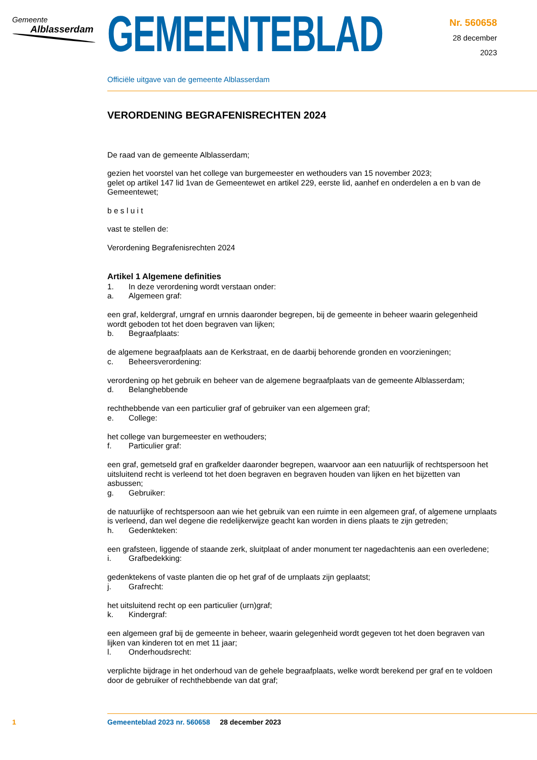Gemeente
Alblasserdam
GEMEENTEBLAD
Nr. 560658
28 december
2023
Officiële uitgave van de gemeente Alblasserdam
VERORDENING BEGRAFENISRECHTEN 2024
De raad van de gemeente Alblasserdam;
gezien het voorstel van het college van burgemeester en wethouders van 15 november 2023;
gelet op artikel 147 lid 1van de Gemeentewet en artikel 229, eerste lid, aanhef en onderdelen a en b van de Gemeentewet;
b e s l u i t
vast te stellen de:
Verordening Begrafenisrechten 2024
Artikel 1 Algemene definities
1. In deze verordening wordt verstaan onder:
a. Algemeen graf:
een graf, keldergraf, urngraf en urnnis daaronder begrepen, bij de gemeente in beheer waarin gelegenheid wordt geboden tot het doen begraven van lijken;
b. Begraafplaats:
de algemene begraafplaats aan de Kerkstraat, en de daarbij behorende gronden en voorzieningen;
c. Beheersverordening:
verordening op het gebruik en beheer van de algemene begraafplaats van de gemeente Alblasserdam;
d. Belanghebbende
rechthebbende van een particulier graf of gebruiker van een algemeen graf;
e. College:
het college van burgemeester en wethouders;
f. Particulier graf:
een graf, gemetseld graf en grafkelder daaronder begrepen, waarvoor aan een natuurlijk of rechtspersoon het uitsluitend recht is verleend tot het doen begraven en begraven houden van lijken en het bijzetten van asbussen;
g. Gebruiker:
de natuurlijke of rechtspersoon aan wie het gebruik van een ruimte in een algemeen graf, of algemene urnplaats is verleend, dan wel degene die redelijkerwijze geacht kan worden in diens plaats te zijn getreden;
h. Gedenkteken:
een grafsteen, liggende of staande zerk, sluitplaat of ander monument ter nagedachtenis aan een overledene;
i. Grafbedekking:
gedenktekens of vaste planten die op het graf of de urnplaats zijn geplaatst;
j. Grafrecht:
het uitsluitend recht op een particulier (urn)graf;
k. Kindergraf:
een algemeen graf bij de gemeente in beheer, waarin gelegenheid wordt gegeven tot het doen begraven van lijken van kinderen tot en met 11 jaar;
l. Onderhoudsrecht:
verplichte bijdrage in het onderhoud van de gehele begraafplaats, welke wordt berekend per graf en te voldoen door de gebruiker of rechthebbende van dat graf;
1 Gemeenteblad 2023 nr. 560658 28 december 2023